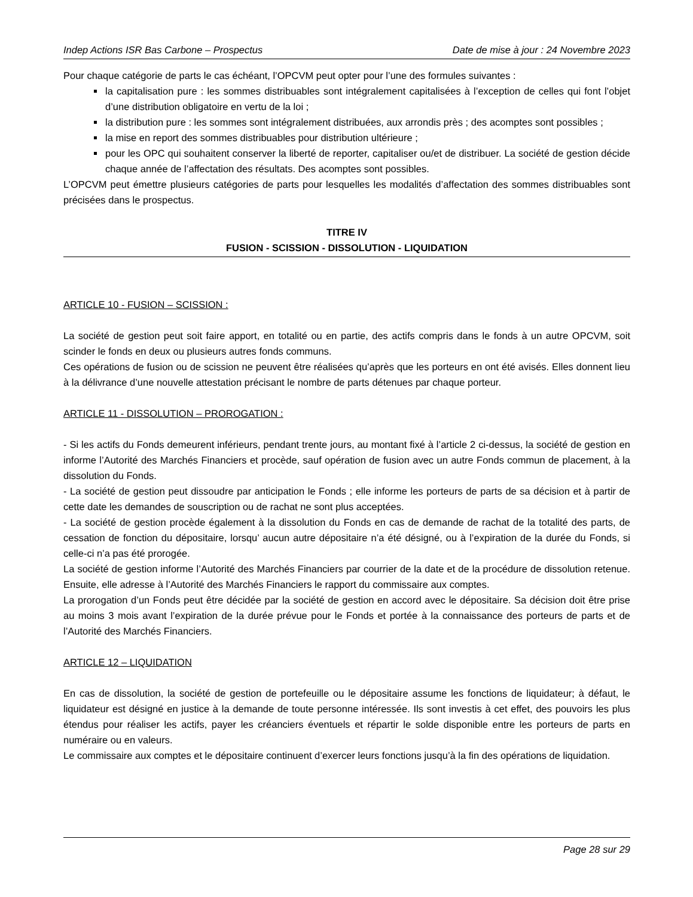Indep Actions ISR Bas Carbone – Prospectus Date de mise à jour : 24 Novembre 2023
Pour chaque catégorie de parts le cas échéant, l’OPCVM peut opter pour l’une des formules suivantes :
la capitalisation pure : les sommes distribuables sont intégralement capitalisées à l’exception de celles qui font l’objet d’une distribution obligatoire en vertu de la loi ;
la distribution pure : les sommes sont intégralement distribuées, aux arrondis près ; des acomptes sont possibles ;
la mise en report des sommes distribuables pour distribution ultérieure ;
pour les OPC qui souhaitent conserver la liberté de reporter, capitaliser ou/et de distribuer. La société de gestion décide chaque année de l’affectation des résultats. Des acomptes sont possibles.
L’OPCVM peut émettre plusieurs catégories de parts pour lesquelles les modalités d’affectation des sommes distribuables sont précisées dans le prospectus.
TITRE IV
FUSION - SCISSION - DISSOLUTION - LIQUIDATION
ARTICLE 10 - FUSION – SCISSION :
La société de gestion peut soit faire apport, en totalité ou en partie, des actifs compris dans le fonds à un autre OPCVM, soit scinder le fonds en deux ou plusieurs autres fonds communs.
Ces opérations de fusion ou de scission ne peuvent être réalisées qu’après que les porteurs en ont été avisés. Elles donnent lieu à la délivrance d’une nouvelle attestation précisant le nombre de parts détenues par chaque porteur.
ARTICLE 11 - DISSOLUTION – PROROGATION :
- Si les actifs du Fonds demeurent inférieurs, pendant trente jours, au montant fixé à l’article 2 ci-dessus, la société de gestion en informe l’Autorité des Marchés Financiers et procède, sauf opération de fusion avec un autre Fonds commun de placement, à la dissolution du Fonds.
- La société de gestion peut dissoudre par anticipation le Fonds ; elle informe les porteurs de parts de sa décision et à partir de cette date les demandes de souscription ou de rachat ne sont plus acceptées.
- La société de gestion procède également à la dissolution du Fonds en cas de demande de rachat de la totalité des parts, de cessation de fonction du dépositaire, lorsqu’ aucun autre dépositaire n’a été désigné, ou à l’expiration de la durée du Fonds, si celle-ci n’a pas été prorogée.
La société de gestion informe l’Autorité des Marchés Financiers par courrier de la date et de la procédure de dissolution retenue. Ensuite, elle adresse à l’Autorité des Marchés Financiers le rapport du commissaire aux comptes.
La prorogation d’un Fonds peut être décidée par la société de gestion en accord avec le dépositaire. Sa décision doit être prise au moins 3 mois avant l’expiration de la durée prévue pour le Fonds et portée à la connaissance des porteurs de parts et de l’Autorité des Marchés Financiers.
ARTICLE 12 – LIQUIDATION
En cas de dissolution, la société de gestion de portefeuille ou le dépositaire assume les fonctions de liquidateur; à défaut, le liquidateur est désigné en justice à la demande de toute personne intéressée. Ils sont investis à cet effet, des pouvoirs les plus étendus pour réaliser les actifs, payer les créanciers éventuels et répartir le solde disponible entre les porteurs de parts en numéraire ou en valeurs.
Le commissaire aux comptes et le dépositaire continuent d’exercer leurs fonctions jusqu’à la fin des opérations de liquidation.
Page 28 sur 29